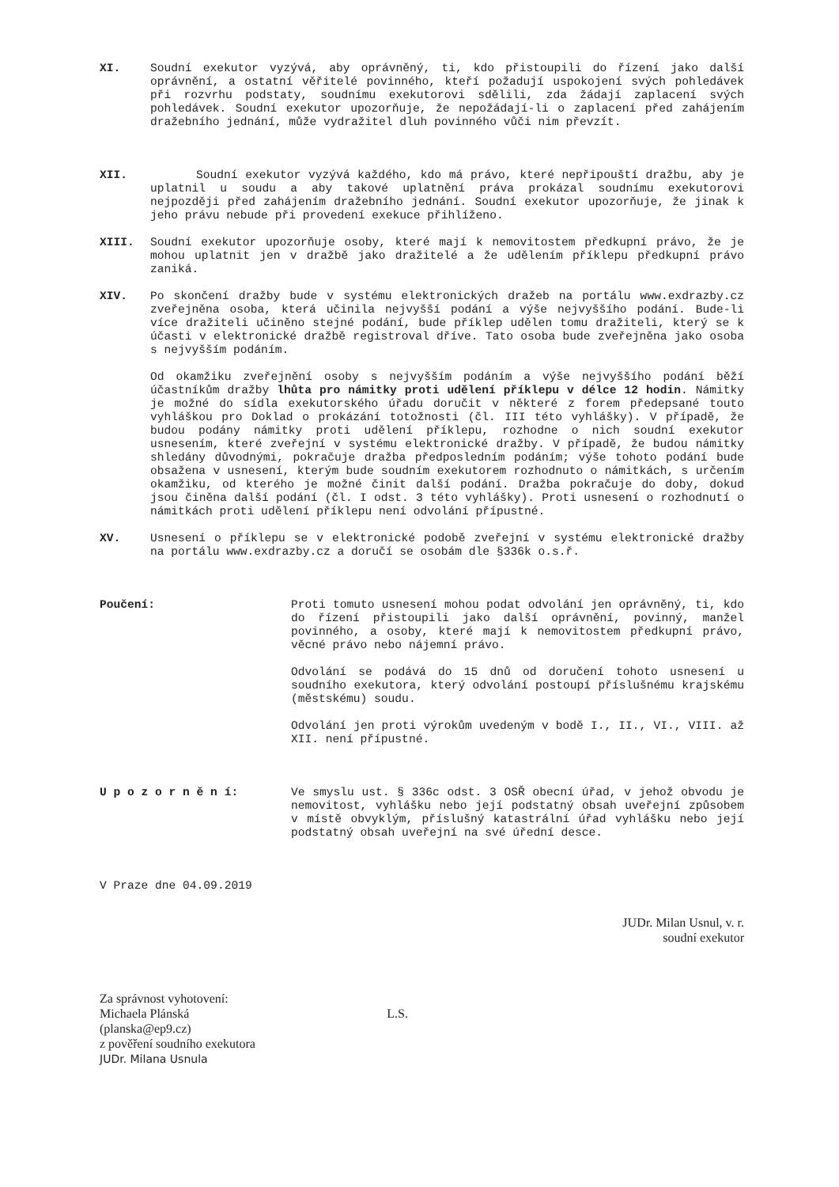XI. Soudní exekutor vyzývá, aby oprávněný, ti, kdo přistoupili do řízení jako další oprávnění, a ostatní věřitelé povinného, kteří požadují uspokojení svých pohledávek při rozvrhu podstaty, soudnímu exekutorovi sdělili, zda žádají zaplacení svých pohledávek. Soudní exekutor upozorňuje, že nepožádají-li o zaplacení před zahájením dražebního jednání, může vydražitel dluh povinného vůči nim převzít.
XII. Soudní exekutor vyzývá každého, kdo má právo, které nepřipouští dražbu, aby je uplatnil u soudu a aby takové uplatnění práva prokázal soudnímu exekutorovi nejpozději před zahájením dražebního jednání. Soudní exekutor upozorňuje, že jinak k jeho právu nebude při provedení exekuce přihlíženo.
XIII. Soudní exekutor upozorňuje osoby, které mají k nemovitostem předkupní právo, že je mohou uplatnit jen v dražbě jako dražitelé a že udělením příklepu předkupní právo zaniká.
XIV. Po skončení dražby bude v systému elektronických dražeb na portálu www.exdrazby.cz zveřejněna osoba, která učinila nejvyšší podání a výše nejvyššího podání. Bude-li více dražiteli učiněno stejné podání, bude příklep udělen tomu dražiteli, který se k účasti v elektronické dražbě registroval dříve. Tato osoba bude zveřejněna jako osoba s nejvyšším podáním.
Od okamžiku zveřejnění osoby s nejvyšším podáním a výše nejvyššího podání běží účastníkům dražby lhůta pro námitky proti udělení příklepu v délce 12 hodin. Námitky je možné do sídla exekutorského úřadu doručit v některé z forem předepsané touto vyhláškou pro Doklad o prokázání totožnosti (čl. III této vyhlášky). V případě, že budou podány námitky proti udělení příklepu, rozhodne o nich soudní exekutor usnesením, které zveřejní v systému elektronické dražby. V případě, že budou námitky shledány důvodnými, pokračuje dražba předposledním podáním; výše tohoto podání bude obsažena v usnesení, kterým bude soudním exekutorem rozhodnuto o námitkách, s určením okamžiku, od kterého je možné činit další podání. Dražba pokračuje do doby, dokud jsou činěna další podání (čl. I odst. 3 této vyhlášky). Proti usnesení o rozhodnutí o námitkách proti udělení příklepu není odvolání přípustné.
XV. Usnesení o příklepu se v elektronické podobě zveřejní v systému elektronické dražby na portálu www.exdrazby.cz a doručí se osobám dle §336k o.s.ř.
Poučení: Proti tomuto usnesení mohou podat odvolání jen oprávněný, ti, kdo do řízení přistoupili jako další oprávnění, povinný, manžel povinného, a osoby, které mají k nemovitostem předkupní právo, věcné právo nebo nájemní právo.
Odvolání se podává do 15 dnů od doručení tohoto usnesení u soudního exekutora, který odvolání postoupí příslušnému krajskému (městskému) soudu.
Odvolání jen proti výrokům uvedeným v bodě I., II., VI., VIII. až XII. není přípustné.
U p o z o r n ě n í: Ve smyslu ust. § 336c odst. 3 OSŘ obecní úřad, v jehož obvodu je nemovitost, vyhlášku nebo její podstatný obsah uveřejní způsobem v místě obvyklým, příslušný katastrální úřad vyhlášku nebo její podstatný obsah uveřejní na své úřední desce.
V Praze dne 04.09.2019
JUDr. Milan Usnul, v. r.
soudní exekutor
Za správnost vyhotovení:
Michaela Plánská L.S.
(planska@ep9.cz)
z pověření soudního exekutora
JUDr. Milana Usnula